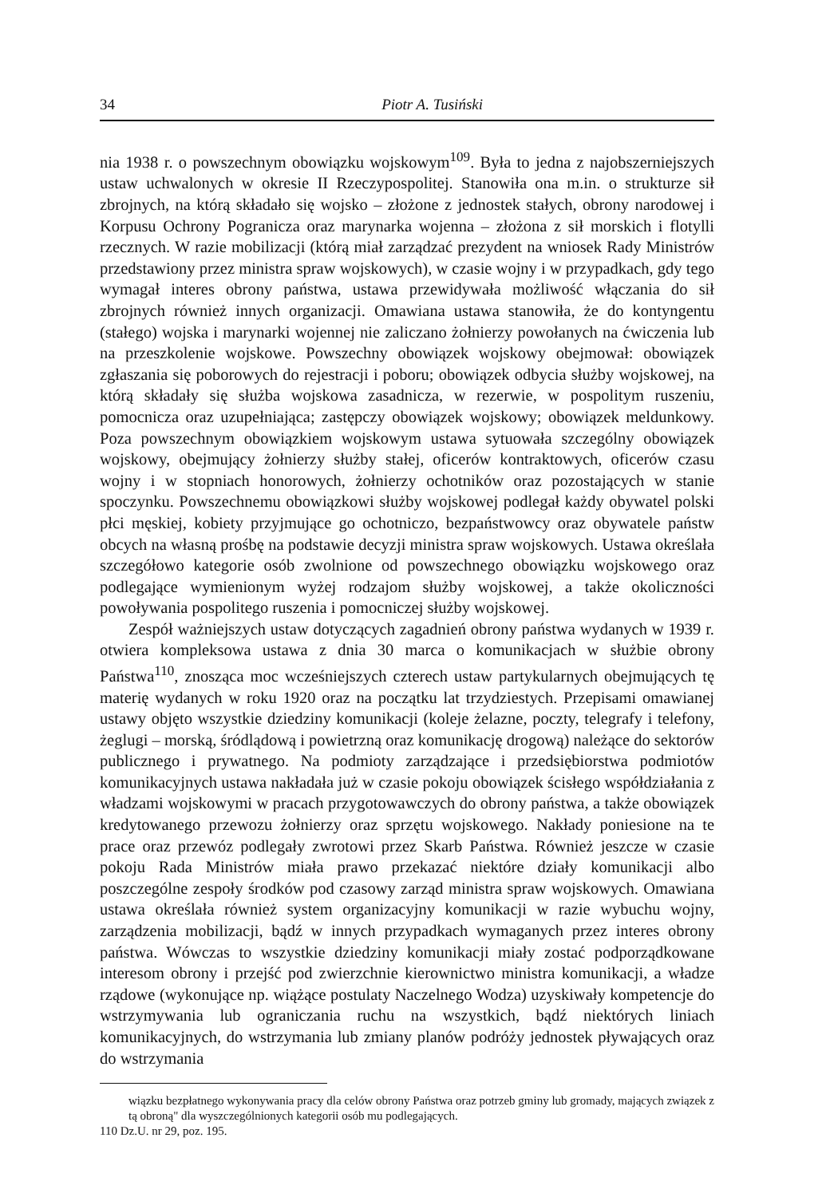34 Piotr A. Tusiński
nia 1938 r. o powszechnym obowiązku wojskowym<sup>109</sup>. Była to jedna z najobszerniejszych ustaw uchwalonych w okresie II Rzeczypospolitej. Stanowiła ona m.in. o strukturze sił zbrojnych, na którą składało się wojsko – złożone z jednostek stałych, obrony narodowej i Korpusu Ochrony Pogranicza oraz marynarka wojenna – złożona z sił morskich i flotylli rzecznych. W razie mobilizacji (którą miał zarządzać prezydent na wniosek Rady Ministrów przedstawiony przez ministra spraw wojskowych), w czasie wojny i w przypadkach, gdy tego wymagał interes obrony państwa, ustawa przewidywała możliwość włączania do sił zbrojnych również innych organizacji. Omawiana ustawa stanowiła, że do kontyngentu (stałego) wojska i marynarki wojennej nie zaliczano żołnierzy powołanych na ćwiczenia lub na przeszkolenie wojskowe. Powszechny obowiązek wojskowy obejmował: obowiązek zgłaszania się poborowych do rejestracji i poboru; obowiązek odbycia służby wojskowej, na którą składały się służba wojskowa zasadnicza, w rezerwie, w pospolitym ruszeniu, pomocnicza oraz uzupełniająca; zastępczy obowiązek wojskowy; obowiązek meldunkowy. Poza powszechnym obowiązkiem wojskowym ustawa sytuowała szczególny obowiązek wojskowy, obejmujący żołnierzy służby stałej, oficerów kontraktowych, oficerów czasu wojny i w stopniach honorowych, żołnierzy ochotników oraz pozostających w stanie spoczynku. Powszechnemu obowiązkowi służby wojskowej podlegał każdy obywatel polski płci męskiej, kobiety przyjmujące go ochotniczo, bezpaństwowcy oraz obywatele państw obcych na własną prośbę na podstawie decyzji ministra spraw wojskowych. Ustawa określała szczegółowo kategorie osób zwolnione od powszechnego obowiązku wojskowego oraz podlegające wymienionym wyżej rodzajom służby wojskowej, a także okoliczności powoływania pospolitego ruszenia i pomocniczej służby wojskowej.
Zespół ważniejszych ustaw dotyczących zagadnień obrony państwa wydanych w 1939 r. otwiera kompleksowa ustawa z dnia 30 marca o komunikacjach w służbie obrony Państwa<sup>110</sup>, znosząca moc wcześniejszych czterech ustaw partykularnych obejmujących tę materię wydanych w roku 1920 oraz na początku lat trzydziestych. Przepisami omawianej ustawy objęto wszystkie dziedziny komunikacji (koleje żelazne, poczty, telegrafy i telefony, żeglugi – morską, śródlądową i powietrzną oraz komunikację drogową) należące do sektorów publicznego i prywatnego. Na podmioty zarządzające i przedsiębiorstwa podmiotów komunikacyjnych ustawa nakładała już w czasie pokoju obowiązek ścisłego współdziałania z władzami wojskowymi w pracach przygotowawczych do obrony państwa, a także obowiązek kredytowanego przewozu żołnierzy oraz sprzętu wojskowego. Nakłady poniesione na te prace oraz przewóz podlegały zwrotowi przez Skarb Państwa. Również jeszcze w czasie pokoju Rada Ministrów miała prawo przekazać niektóre działy komunikacji albo poszczególne zespoły środków pod czasowy zarząd ministra spraw wojskowych. Omawiana ustawa określała również system organizacyjny komunikacji w razie wybuchu wojny, zarządzenia mobilizacji, bądź w innych przypadkach wymaganych przez interes obrony państwa. Wówczas to wszystkie dziedziny komunikacji miały zostać podporządkowane interesom obrony i przejść pod zwierzchnie kierownictwo ministra komunikacji, a władze rządowe (wykonujące np. wiążące postulaty Naczelnego Wodza) uzyskiwały kompetencje do wstrzymywania lub ograniczania ruchu na wszystkich, bądź niektórych liniach komunikacyjnych, do wstrzymania lub zmiany planów podróży jednostek pływających oraz do wstrzymania
wiązku bezpłatnego wykonywania pracy dla celów obrony Państwa oraz potrzeb gminy lub gromady, mających związek z tą obroną" dla wyszczególnionych kategorii osób mu podlegających.
110 Dz.U. nr 29, poz. 195.